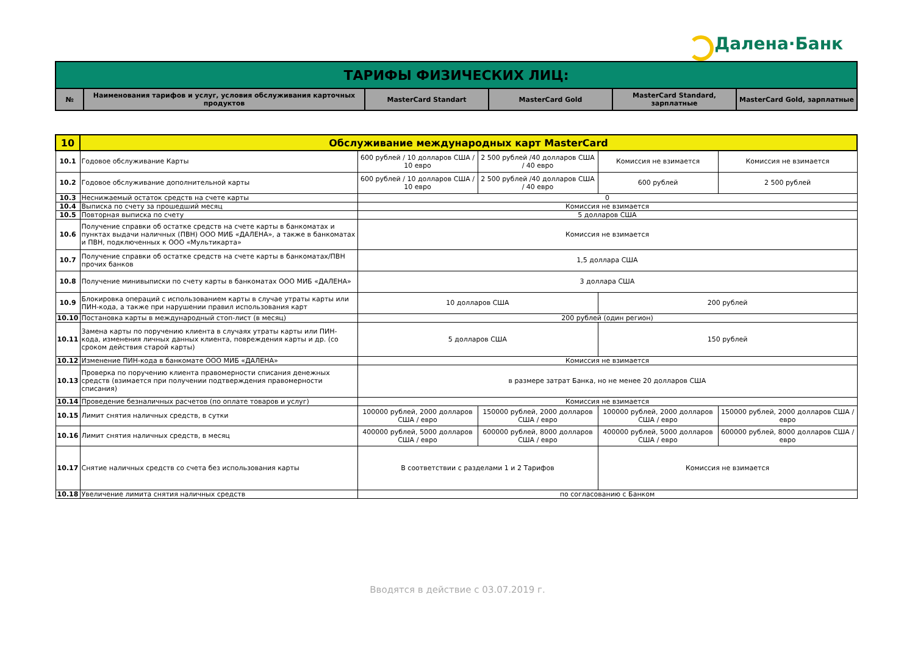Далена·Банк
| ТАРИФЫ ФИЗИЧЕСКИХ ЛИЦ: | | | | | |
| № | Наименования тарифов и услуг, условия обслуживания карточных продуктов | MasterCard Standart | MasterCard Gold | MasterCard Standard, зарплатные | MasterCard Gold, зарплатные |
| 10 | Обслуживание международных карт MasterCard | | | | |
| 10.1 | Годовое обслуживание Карты | 600 рублей / 10 долларов США / 10 евро | 2 500 рублей /40 долларов США / 40 евро | Комиссия не взимается | Комиссия не взимается |
| 10.2 | Годовое обслуживание дополнительной карты | 600 рублей / 10 долларов США / 10 евро | 2 500 рублей /40 долларов США / 40 евро | 600 рублей | 2 500 рублей |
| 10.3 | Неснижаемый остаток средств на счете карты | 0 | | | |
| 10.4 | Выписка по счету за прошедший месяц | Комиссия не взимается | | | |
| 10.5 | Повторная выписка по счету | 5 долларов США | | | |
| 10.6 | Получение справки об остатке средств на счете карты в банкоматах и пунктах выдачи наличных (ПВН) ООО МИБ «ДАЛЕНА», а также в банкоматах и ПВН, подключенных к ООО «Мультикарта» | Комиссия не взимается | | | |
| 10.7 | Получение справки об остатке средств на счете карты в банкоматах/ПВН прочих банков | 1,5 доллара США | | | |
| 10.8 | Получение минивыписки по счету карты в банкоматах ООО МИБ «ДАЛЕНА» | 3 доллара США | | | |
| 10.9 | Блокировка операций с использованием карты в случае утраты карты или ПИН-кода, а также при нарушении правил использования карт | 10 долларов США | | 200 рублей | |
| 10.10 | Постановка карты в международный стоп-лист (в месяц) | 200 рублей (один регион) | | | |
| 10.11 | Замена карты по поручению клиента в случаях утраты карты или ПИН-кода, изменения личных данных клиента, повреждения карты и др. (со сроком действия старой карты) | 5 долларов США | | 150 рублей | |
| 10.12 | Изменение ПИН-кода в банкомате ООО МИБ «ДАЛЕНА» | Комиссия не взимается | | | |
| 10.13 | Проверка по поручению клиента правомерности списания денежных средств (взимается при получении подтверждения правомерности списания) | в размере затрат Банка, но не менее 20 долларов США | | | |
| 10.14 | Проведение безналичных расчетов (по оплате товаров и услуг) | Комиссия не взимается | | | |
| 10.15 | Лимит снятия наличных средств, в сутки | 100000 рублей, 2000 долларов США / евро | 150000 рублей, 2000 долларов США / евро | 100000 рублей, 2000 долларов США / евро | 150000 рублей, 2000 долларов США / евро |
| 10.16 | Лимит снятия наличных средств, в месяц | 400000 рублей, 5000 долларов США / евро | 600000 рублей, 8000 долларов США / евро | 400000 рублей, 5000 долларов США / евро | 600000 рублей, 8000 долларов США / евро |
| 10.17 | Снятие наличных средств со счета без использования карты | В соответствии с разделами 1 и 2 Тарифов | | Комиссия не взимается | |
| 10.18 | Увеличение лимита снятия наличных средств | по согласованию с Банком | | | |
Вводятся в действие с 03.07.2019 г.